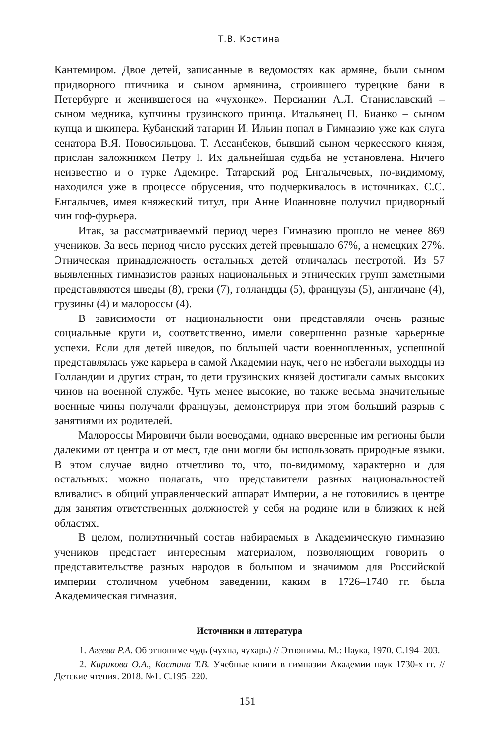Т.В. Костина
Кантемиром. Двое детей, записанные в ведомостях как армяне, были сыном придворного птичника и сыном армянина, строившего турецкие бани в Петербурге и женившегося на «чухонке». Персианин А.Л. Станиславский – сыном медника, купчины грузинского принца. Итальянец П. Бианко – сыном купца и шкипера. Кубанский татарин И. Ильин попал в Гимназию уже как слуга сенатора В.Я. Новосильцова. Т. Ассанбеков, бывший сыном черкесского князя, прислан заложником Петру I. Их дальнейшая судьба не установлена. Ничего неизвестно и о турке Адемире. Татарский род Енгалычевых, по-видимому, находился уже в процессе обрусения, что подчеркивалось в источниках. С.С. Енгалычев, имея княжеский титул, при Анне Иоанновне получил придворный чин гоф-фурьера.
Итак, за рассматриваемый период через Гимназию прошло не менее 869 учеников. За весь период число русских детей превышало 67%, а немецких 27%. Этническая принадлежность остальных детей отличалась пестротой. Из 57 выявленных гимназистов разных национальных и этнических групп заметными представляются шведы (8), греки (7), голландцы (5), французы (5), англичане (4), грузины (4) и малороссы (4).
В зависимости от национальности они представляли очень разные социальные круги и, соответственно, имели совершенно разные карьерные успехи. Если для детей шведов, по большей части военнопленных, успешной представлялась уже карьера в самой Академии наук, чего не избегали выходцы из Голландии и других стран, то дети грузинских князей достигали самых высоких чинов на военной службе. Чуть менее высокие, но также весьма значительные военные чины получали французы, демонстрируя при этом больший разрыв с занятиями их родителей.
Малороссы Мировичи были воеводами, однако вверенные им регионы были далекими от центра и от мест, где они могли бы использовать природные языки. В этом случае видно отчетливо то, что, по-видимому, характерно и для остальных: можно полагать, что представители разных национальностей вливались в общий управленческий аппарат Империи, а не готовились в центре для занятия ответственных должностей у себя на родине или в близких к ней областях.
В целом, полиэтничный состав набираемых в Академическую гимназию учеников предстает интересным материалом, позволяющим говорить о представительстве разных народов в большом и значимом для Российской империи столичном учебном заведении, каким в 1726–1740 гг. была Академическая гимназия.
Источники и литература
1. Агеева Р.А. Об этнониме чудь (чухна, чухарь) // Этнонимы. М.: Наука, 1970. С.194–203.
2. Кирикова О.А., Костина Т.В. Учебные книги в гимназии Академии наук 1730-х гг. // Детские чтения. 2018. №1. С.195–220.
151